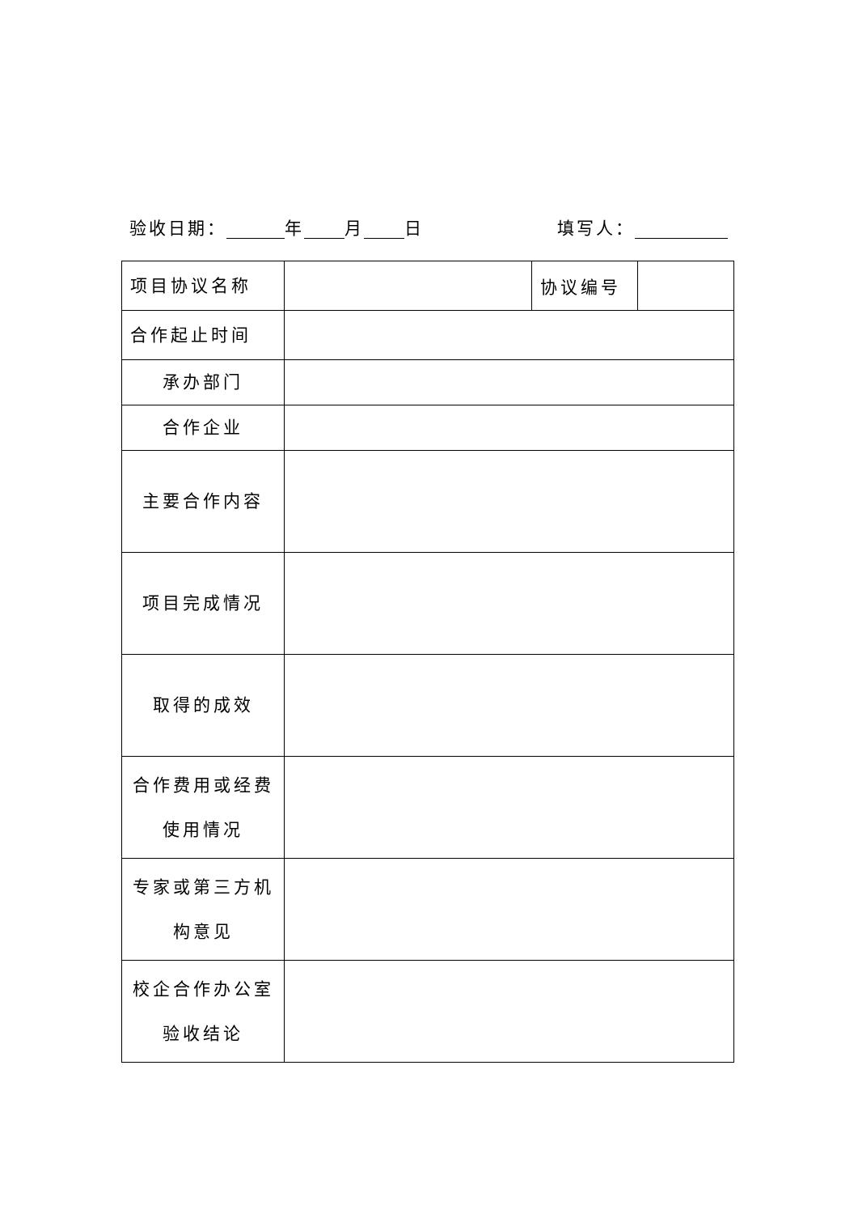验收日期： 年 月 日 填写人：
| 项目协议名称 | | 协议编号 | |
| 合作起止时间 | | | |
| 承办部门 | | | |
| 合作企业 | | | |
| 主要合作内容 | | | |
| 项目完成情况 | | | |
| 取得的成效 | | | |
| 合作费用或经费 使用情况 | | | |
| 专家或第三方机 构意见 | | | |
| 校企合作办公室 验收结论 | | | |